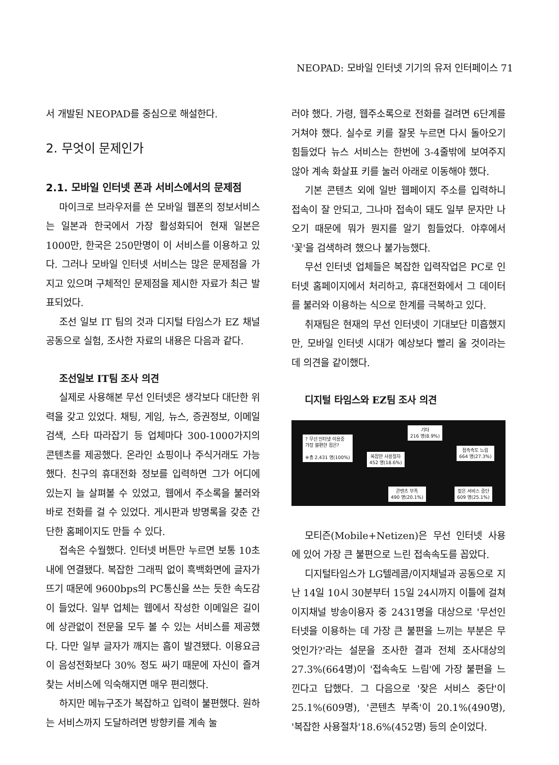NEOPAD: 모바일 인터넷 기기의 유저 인터페이스 71
서 개발된 NEOPAD를 중심으로 해설한다.
2. 무엇이 문제인가
2.1. 모바일 인터넷 폰과 서비스에서의 문제점
마이크로 브라우저를 쓴 모바일 웹폰의 정보서비스는 일본과 한국에서 가장 활성화되어 현재 일본은 1000만, 한국은 250만명이 이 서비스를 이용하고 있다. 그러나 모바일 인터넷 서비스는 많은 문제점을 가지고 있으며 구체적인 문제점을 제시한 자료가 최근 발표되었다.
조선 일보 IT 팀의 것과 디지털 타임스가 EZ 채널 공동으로 실험, 조사한 자료의 내용은 다음과 같다.
조선일보 IT팀 조사 의견
실제로 사용해본 무선 인터넷은 생각보다 대단한 위력을 갖고 있었다. 채팅, 게임, 뉴스, 증권정보, 이메일 검색, 스타 따라잡기 등 업체마다 300-1000가지의 콘텐츠를 제공했다. 온라인 쇼핑이나 주식거래도 가능했다. 친구의 휴대전화 정보를 입력하면 그가 어디에 있는지 늘 살펴볼 수 있었고, 웹에서 주소록을 불러와 바로 전화를 걸 수 있었다. 게시판과 방명록을 갖춘 간단한 홈페이지도 만들 수 있다.
접속은 수월했다. 인터넷 버튼만 누르면 보통 10초내에 연결됐다. 복잡한 그래픽 없이 흑백화면에 글자가 뜨기 때문에 9600bps의 PC통신을 쓰는 듯한 속도감이 들었다. 일부 업체는 웹에서 작성한 이메일은 길이에 상관없이 전문을 모두 볼 수 있는 서비스를 제공했다. 다만 일부 글자가 깨지는 흠이 발견됐다. 이용요금이 음성전화보다 30% 정도 싸기 때문에 자신이 즐겨찾는 서비스에 익숙해지면 매우 편리했다.
하지만 메뉴구조가 복잡하고 입력이 불편했다. 원하는 서비스까지 도달하려면 방향키를 계속 눌
러야 했다. 가령, 웹주소록으로 전화를 걸려면 6단계를 거쳐야 했다. 실수로 키를 잘못 누르면 다시 돌아오기 힘들었다 뉴스 서비스는 한번에 3-4줄밖에 보여주지 않아 계속 화살표 키를 눌러 아래로 이동해야 했다.
기본 콘텐츠 외에 일반 웹페이지 주소를 입력하니 접속이 잘 안되고, 그나마 접속이 돼도 일부 문자만 나오기 때문에 뭐가 뭔지를 알기 힘들었다. 야후에서 '꽃'을 검색하려 했으나 불가능했다.
무선 인터넷 업체들은 복잡한 입력작업은 PC로 인터넷 홈페이지에서 처리하고, 휴대전화에서 그 데이터를 불러와 이용하는 식으로 한계를 극복하고 있다.
취재팀은 현재의 무선 인터넷이 기대보단 미흡했지만, 모바일 인터넷 시대가 예상보다 빨리 올 것이라는 데 의견을 같이했다.
디지털 타임스와 EZ팀 조사 의견
? 무선 인터넷 이용중
가장 불편한 점은?
※총 2,431 명(100%)
기타
216 명(8.9%)
복잡한 사용절차
452 명(18.6%)
접속속도 느림
664 명(27.3%)
콘텐츠 부족
490 명(20.1%)
잦은 서비스 중단
609 명(25.1%)
모티즌(Mobile+Netizen)은 무선 인터넷 사용에 있어 가장 큰 불편으로 느린 접속속도를 꼽았다.
디지털타임스가 LG텔레콤/이지채널과 공동으로 지난 14일 10시 30분부터 15일 24시까지 이틀에 걸쳐 이지채널 방송이용자 중 2431명을 대상으로 '무선인터넷을 이용하는 데 가장 큰 불편을 느끼는 부분은 무엇인가?'라는 설문을 조사한 결과 전체 조사대상의 27.3%(664명)이 '접속속도 느림'에 가장 불편을 느낀다고 답했다. 그 다음으로 '잦은 서비스 중단'이 25.1%(609명), '콘텐츠 부족'이 20.1%(490명), '복잡한 사용절차'18.6%(452명) 등의 순이었다.